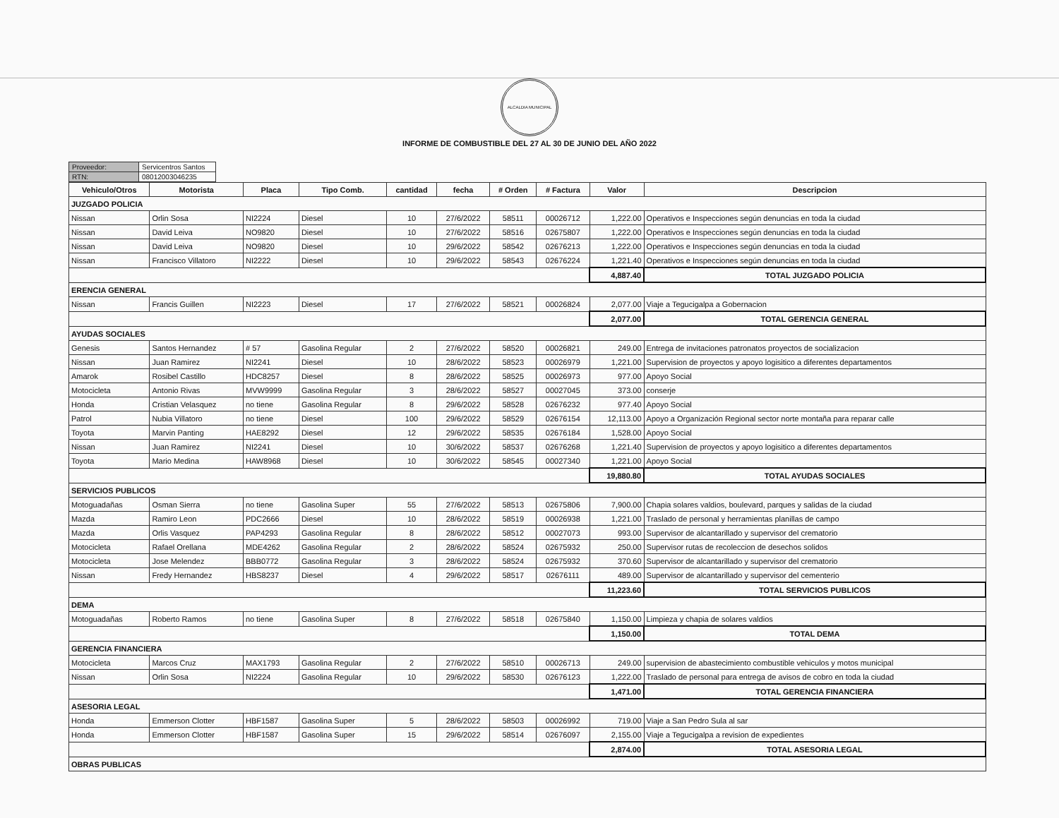ALCALDIA MUNICIPAL
INFORME DE COMBUSTIBLE DEL 27 AL 30 DE JUNIO DEL AÑO 2022
| Proveedor: | Servicentros Santos |
| RTN: | 08012003046235 |
| Vehiculo/Otros | Motorista | Placa | Tipo Comb. | cantidad | fecha | # Orden | # Factura | Valor | Descripcion |
| --- | --- | --- | --- | --- | --- | --- | --- | --- | --- |
| JUZGADO POLICIA | | | | | | | | | |
| Nissan | Orlin Sosa | NI2224 | Diesel | 10 | 27/6/2022 | 58511 | 00026712 | 1,222.00 | Operativos e Inspecciones según denuncias en toda la ciudad |
| Nissan | David Leiva | NO9820 | Diesel | 10 | 27/6/2022 | 58516 | 02675807 | 1,222.00 | Operativos e Inspecciones según denuncias en toda la ciudad |
| Nissan | David Leiva | NO9820 | Diesel | 10 | 29/6/2022 | 58542 | 02676213 | 1,222.00 | Operativos e Inspecciones según denuncias en toda la ciudad |
| Nissan | Francisco Villatoro | NI2222 | Diesel | 10 | 29/6/2022 | 58543 | 02676224 | 1,221.40 | Operativos e Inspecciones según denuncias en toda la ciudad |
| | | | | | | | | 4,887.40 | TOTAL JUZGADO POLICIA |
| ERENCIA GENERAL | | | | | | | | | |
| Nissan | Francis Guillen | NI2223 | Diesel | 17 | 27/6/2022 | 58521 | 00026824 | 2,077.00 | Viaje a Tegucigalpa a Gobernacion |
| | | | | | | | | 2,077.00 | TOTAL GERENCIA GENERAL |
| AYUDAS SOCIALES | | | | | | | | | |
| Genesis | Santos Hernandez | # 57 | Gasolina Regular | 2 | 27/6/2022 | 58520 | 00026821 | 249.00 | Entrega de invitaciones patronatos proyectos de socializacion |
| Nissan | Juan Ramirez | NI2241 | Diesel | 10 | 28/6/2022 | 58523 | 00026979 | 1,221.00 | Supervision de proyectos y apoyo logisitico a diferentes departamentos |
| Amarok | Rosibel Castillo | HDC8257 | Diesel | 8 | 28/6/2022 | 58525 | 00026973 | 977.00 | Apoyo Social |
| Motocicleta | Antonio Rivas | MVW9999 | Gasolina Regular | 3 | 28/6/2022 | 58527 | 00027045 | 373.00 | conserje |
| Honda | Cristian Velasquez | no tiene | Gasolina Regular | 8 | 29/6/2022 | 58528 | 02676232 | 977.40 | Apoyo Social |
| Patrol | Nubia Villatoro | no tiene | Diesel | 100 | 29/6/2022 | 58529 | 02676154 | 12,113.00 | Apoyo a Organización Regional sector norte montaña para reparar calle |
| Toyota | Marvin Panting | HAE8292 | Diesel | 12 | 29/6/2022 | 58535 | 02676184 | 1,528.00 | Apoyo Social |
| Nissan | Juan Ramirez | NI2241 | Diesel | 10 | 30/6/2022 | 58537 | 02676268 | 1,221.40 | Supervision de proyectos y apoyo logisitico a diferentes departamentos |
| Toyota | Mario Medina | HAW8968 | Diesel | 10 | 30/6/2022 | 58545 | 00027340 | 1,221.00 | Apoyo Social |
| | | | | | | | | 19,880.80 | TOTAL AYUDAS SOCIALES |
| SERVICIOS PUBLICOS | | | | | | | | | |
| Motoguadañas | Osman Sierra | no tiene | Gasolina Super | 55 | 27/6/2022 | 58513 | 02675806 | 7,900.00 | Chapia solares valdios, boulevard, parques y salidas de la ciudad |
| Mazda | Ramiro Leon | PDC2666 | Diesel | 10 | 28/6/2022 | 58519 | 00026938 | 1,221.00 | Traslado de personal y herramientas planillas de campo |
| Mazda | Orlis Vasquez | PAP4293 | Gasolina Regular | 8 | 28/6/2022 | 58512 | 00027073 | 993.00 | Supervisor de alcantarillado y supervisor del crematorio |
| Motocicleta | Rafael Orellana | MDE4262 | Gasolina Regular | 2 | 28/6/2022 | 58524 | 02675932 | 250.00 | Supervisor rutas de recoleccion de desechos solidos |
| Motocicleta | Jose Melendez | BBB0772 | Gasolina Regular | 3 | 28/6/2022 | 58524 | 02675932 | 370.60 | Supervisor de alcantarillado y supervisor del crematorio |
| Nissan | Fredy Hernandez | HBS8237 | Diesel | 4 | 29/6/2022 | 58517 | 02676111 | 489.00 | Supervisor de alcantarillado y supervisor del cementerio |
| | | | | | | | | 11,223.60 | TOTAL SERVICIOS PUBLICOS |
| DEMA | | | | | | | | | |
| Motoguadañas | Roberto Ramos | no tiene | Gasolina Super | 8 | 27/6/2022 | 58518 | 02675840 | 1,150.00 | Limpieza y chapia de solares valdios |
| | | | | | | | | 1,150.00 | TOTAL DEMA |
| GERENCIA FINANCIERA | | | | | | | | | |
| Motocicleta | Marcos Cruz | MAX1793 | Gasolina Regular | 2 | 27/6/2022 | 58510 | 00026713 | 249.00 | supervision de abastecimiento combustible vehiculos y motos municipal |
| Nissan | Orlin Sosa | NI2224 | Gasolina Regular | 10 | 29/6/2022 | 58530 | 02676123 | 1,222.00 | Traslado de personal para entrega de avisos de cobro en toda la ciudad |
| | | | | | | | | 1,471.00 | TOTAL GERENCIA FINANCIERA |
| ASESORIA LEGAL | | | | | | | | | |
| Honda | Emmerson Clotter | HBF1587 | Gasolina Super | 5 | 28/6/2022 | 58503 | 00026992 | 719.00 | Viaje a San Pedro Sula al sar |
| Honda | Emmerson Clotter | HBF1587 | Gasolina Super | 15 | 29/6/2022 | 58514 | 02676097 | 2,155.00 | Viaje a Tegucigalpa a revision de expedientes |
| | | | | | | | | 2,874.00 | TOTAL ASESORIA LEGAL |
| OBRAS PUBLICAS | | | | | | | | | |